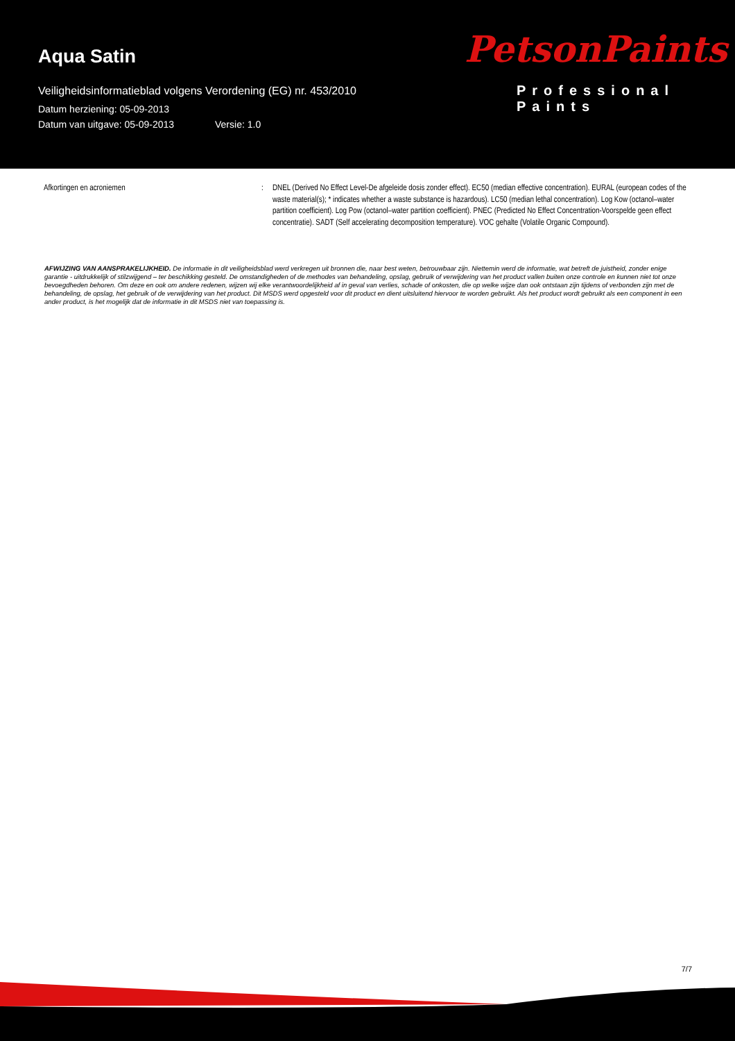Aqua Satin
Veiligheidsinformatieblad volgens Verordening (EG) nr. 453/2010
Datum herziening: 05-09-2013
Datum van uitgave: 05-09-2013 Versie: 1.0
PetsonPaints
Professional Paints
Afkortingen en acroniemen : DNEL (Derived No Effect Level-De afgeleide dosis zonder effect). EC50 (median effective concentration). EURAL (european codes of the waste material(s); * indicates whether a waste substance is hazardous). LC50 (median lethal concentration). Log Kow (octanol–water partition coefficient). Log Pow (octanol–water partition coefficient). PNEC (Predicted No Effect Concentration-Voorspelde geen effect concentratie). SADT (Self accelerating decomposition temperature). VOC gehalte (Volatile Organic Compound).
AFWIJZING VAN AANSPRAKELIJKHEID. De informatie in dit veiligheidsblad werd verkregen uit bronnen die, naar best weten, betrouwbaar zijn. Niettemin werd de informatie, wat betreft de juistheid, zonder enige garantie - uitdrukkelijk of stilzwijgend – ter beschikking gesteld. De omstandigheden of de methodes van behandeling, opslag, gebruik of verwijdering van het product vallen buiten onze controle en kunnen niet tot onze bevoegdheden behoren. Om deze en ook om andere redenen, wijzen wij elke verantwoordelijkheid af in geval van verlies, schade of onkosten, die op welke wijze dan ook ontstaan zijn tijdens of verbonden zijn met de behandeling, de opslag, het gebruik of de verwijdering van het product. Dit MSDS werd opgesteld voor dit product en dient uitsluitend hiervoor te worden gebruikt. Als het product wordt gebruikt als een component in een ander product, is het mogelijk dat de informatie in dit MSDS niet van toepassing is.
7/7